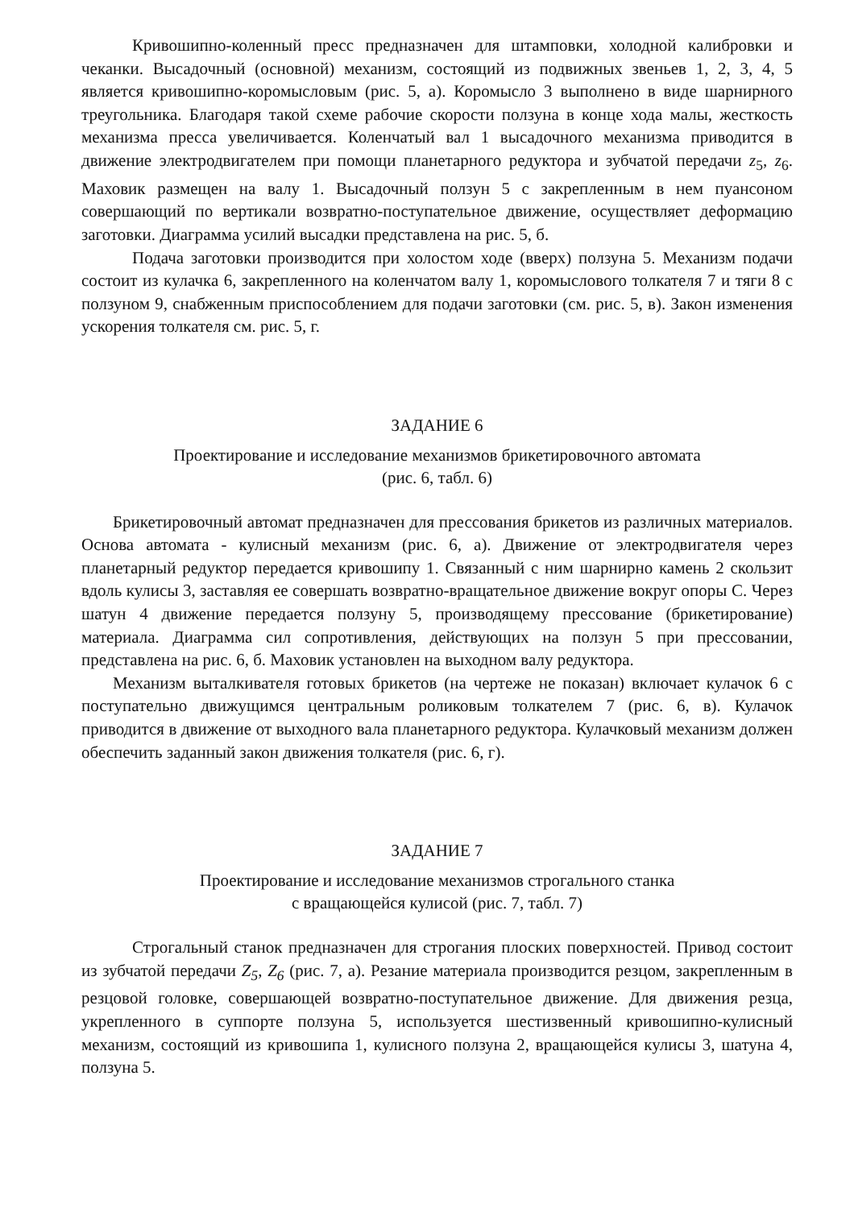Кривошипно-коленный пресс предназначен для штамповки, холодной калибровки и чеканки. Высадочный (основной) механизм, состоящий из подвижных звеньев 1, 2, 3, 4, 5 является кривошипно-коромысловым (рис. 5, а). Коромысло 3 выполнено в виде шарнирного треугольника. Благодаря такой схеме рабочие скорости ползуна в конце хода малы, жесткость механизма пресса увеличивается. Коленчатый вал 1 высадочного механизма приводится в движение электродвигателем при помощи планетарного редуктора и зубчатой передачи z<sub>5</sub>, z<sub>6</sub>. Маховик размещен на валу 1. Высадочный ползун 5 с закрепленным в нем пуансоном совершающий по вертикали возвратно-поступательное движение, осуществляет деформацию заготовки. Диаграмма усилий высадки представлена на рис. 5, б.
Подача заготовки производится при холостом ходе (вверх) ползуна 5. Механизм подачи состоит из кулачка 6, закрепленного на коленчатом валу 1, коромыслового толкателя 7 и тяги 8 с ползуном 9, снабженным приспособлением для подачи заготовки (см. рис. 5, в). Закон изменения ускорения толкателя см. рис. 5, г.
ЗАДАНИЕ 6
Проектирование и исследование механизмов брикетировочного автомата
(рис. 6, табл. 6)
Брикетировочный автомат предназначен для прессования брикетов из различных материалов. Основа автомата - кулисный механизм (рис. 6, а). Движение от электродвигателя через планетарный редуктор передается кривошипу 1. Связанный с ним шарнирно камень 2 скользит вдоль кулисы 3, заставляя ее совершать возвратно-вращательное движение вокруг опоры С. Через шатун 4 движение передается ползуну 5, производящему прессование (брикетирование) материала. Диаграмма сил сопротивления, действующих на ползун 5 при прессовании, представлена на рис. 6, б. Маховик установлен на выходном валу редуктора.
Механизм выталкивателя готовых брикетов (на чертеже не показан) включает кулачок 6 с поступательно движущимся центральным роликовым толкателем 7 (рис. 6, в). Кулачок приводится в движение от выходного вала планетарного редуктора. Кулачковый механизм должен обеспечить заданный закон движения толкателя (рис. 6, г).
ЗАДАНИЕ 7
Проектирование и исследование механизмов строгального станка
с вращающейся кулисой (рис. 7, табл. 7)
Строгальный станок предназначен для строгания плоских поверхностей. Привод состоит из зубчатой передачи Z<sub>5</sub>, Z<sub>6</sub> (рис. 7, а). Резание материала производится резцом, закрепленным в резцовой головке, совершающей возвратно-поступательное движение. Для движения резца, укрепленного в суппорте ползуна 5, используется шестизвенный кривошипно-кулисный механизм, состоящий из кривошипа 1, кулисного ползуна 2, вращающейся кулисы 3, шатуна 4, ползуна 5.